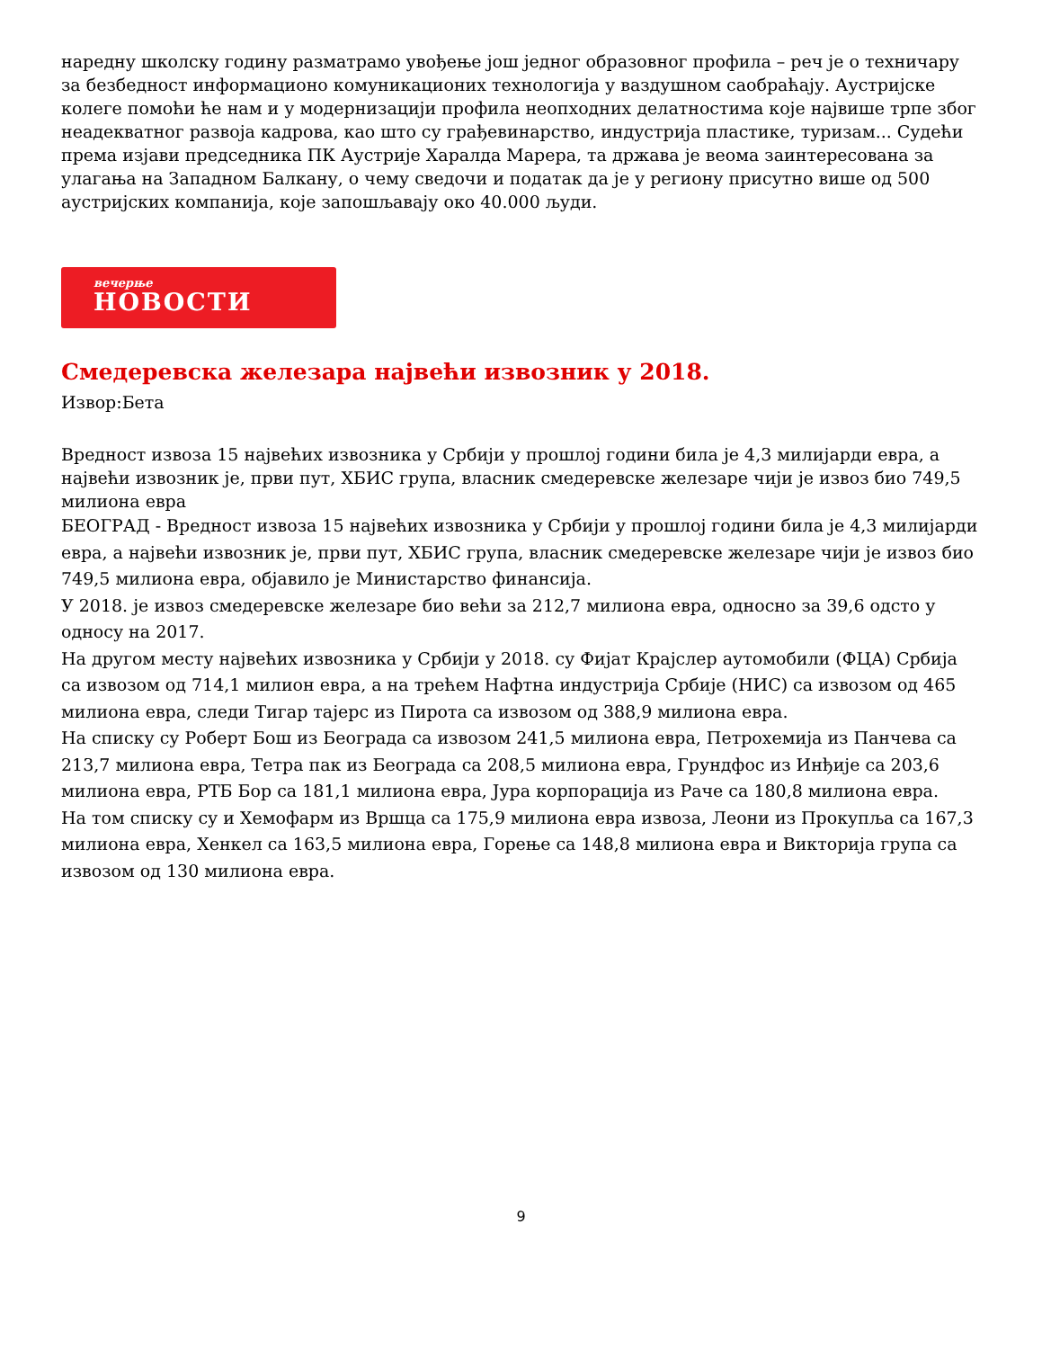наредну школску годину разматрамо увођење још једног образовног профила – реч је о техничару за безбедност информационо комуникационих технологија у ваздушном саобраћају. Аустријске колеге помоћи ће нам и у модернизацији профила неопходних делатностима које највише трпе због неадекватног развоја кадрова, као што су грађевинарство, индустрија пластике, туризам... Судећи према изјави председника ПК Аустрије Харалда Марера, та држава је веома заинтересована за улагања на Западном Балкану, о чему сведочи и податак да је у региону присутно више од 500 аустријских компанија, које запошљавају око 40.000 људи.
вечерње
НОВОСТИ
Смедеревска железара највећи извозник у 2018.
Извор:Бета
Вредност извоза 15 највећих извозника у Србији у прошлој години била је 4,3 милијарди евра, а највећи извозник је, први пут, ХБИС група, власник смедеревске железаре чији је извоз био 749,5 милиона евра
БЕОГРАД - Вредност извоза 15 највећих извозника у Србији у прошлој години била је 4,3 милијарди евра, а највећи извозник је, први пут, ХБИС група, власник смедеревске железаре чији је извоз био 749,5 милиона евра, објавило је Министарство финансија.
У 2018. је извоз смедеревске железаре био већи за 212,7 милиона евра, односно за 39,6 одсто у односу на 2017.
На другом месту највећих извозника у Србији у 2018. су Фијат Крајслер аутомобили (ФЦА) Србија са извозом од 714,1 милион евра, а на трећем Нафтна индустрија Србије (НИС) са извозом од 465 милиона евра, следи Тигар тајерс из Пирота са извозом од 388,9 милиона евра.
На списку су Роберт Бош из Београда са извозом 241,5 милиона евра, Петрохемија из Панчева са 213,7 милиона евра, Тетра пак из Београда са 208,5 милиона евра, Грундфос из Инђије са 203,6 милиона евра, РТБ Бор са 181,1 милиона евра, Јура корпорација из Раче са 180,8 милиона евра.
На том списку су и Хемофарм из Вршца са 175,9 милиона евра извоза, Леони из Прокупља са 167,3 милиона евра, Хенкел са 163,5 милиона евра, Горење са 148,8 милиона евра и Викторија група са извозом од 130 милиона евра.
9